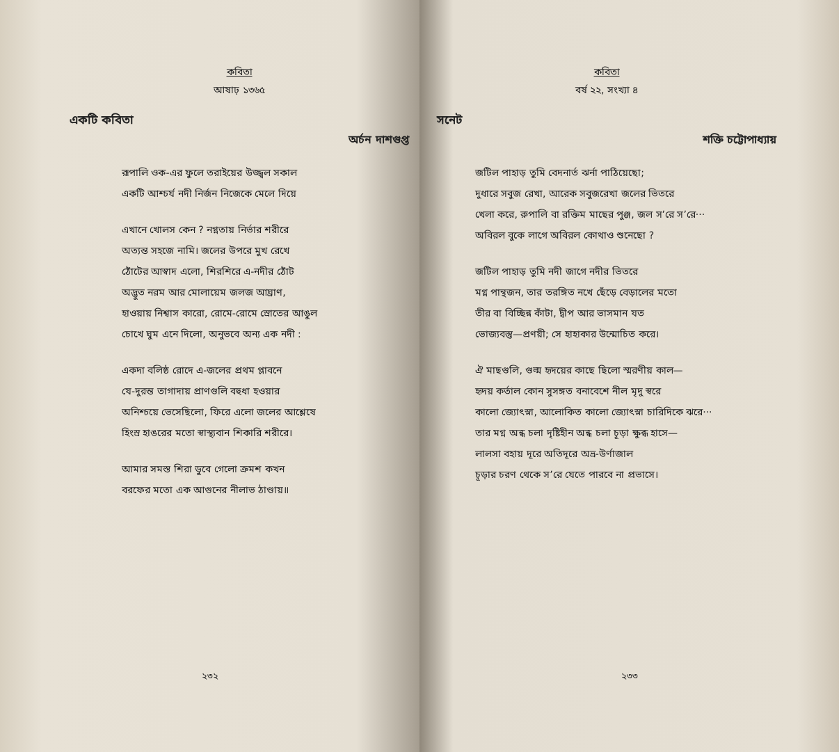কবিতা
আষাঢ় ১৩৬৫
একটি কবিতা
অর্চন দাশগুপ্ত
রূপালি ওক-এর ফুলে তরাইয়ের উজ্জ্বল সকাল
একটি আশ্চর্য নদী নির্জন নিজেকে মেলে দিয়ে
এখানে খোলস কেন ? নগ্নতায় নির্ভার শরীরে
অত্যন্ত সহজে নামি। জলের উপরে মুখ রেখে
ঠোঁটের আস্বাদ এলো, শিরশিরে এ-নদীর ঠোঁট
অদ্ভুত নরম আর মোলায়েম জলজ আঘ্রাণ,
হাওয়ায় নিশ্বাস কারো, রোমে-রোমে স্রোতের আঙুল
চোখে ঘুম এনে দিলো, অনুভবে অন্য এক নদী :
একদা বলিষ্ঠ রোদে এ-জলের প্রথম প্লাবনে
যে-দুরন্ত তাগাদায় প্রাণগুলি বহুধা হওয়ার
অনিশ্চয়ে ভেসেছিলো, ফিরে এলো জলের আশ্লেষে
হিংস্র হাঙরের মতো স্বাস্থ্যবান শিকারি শরীরে।
আমার সমস্ত শিরা ডুবে গেলো ক্রমশ কখন
বরফের মতো এক আগুনের নীলাভ ঠাণ্ডায়॥
২৩২
কবিতা
বর্ষ ২২, সংখ্যা ৪
সনেট
শক্তি চট্টোপাধ্যায়
জটিল পাহাড় তুমি বেদনার্ত ঝর্না পাঠিয়েছো;
দুধারে সবুজ রেখা, আরেক সবুজরেখা জলের ভিতরে
খেলা করে, রুপালি বা রক্তিম মাছের পুঞ্জ, জল স’রে স’রে···
অবিরল বুকে লাগে অবিরল কোথাও শুনেছো ?
জটিল পাহাড় তুমি নদী জাগে নদীর ভিতরে
মগ্ন পান্থজন, তার তরঙ্গিত নখে ছেঁড়ে বেড়ালের মতো
তীর বা বিচ্ছিন্ন কাঁটা, দ্বীপ আর ভাসমান যত
ভোজ্যবস্তু—প্রণয়ী; সে হাহাকার উন্মোচিত করে।
ঐ মাছগুলি, গুল্ম হৃদয়ের কাছে ছিলো স্মরণীয় কাল—
হৃদয় কর্তাল কোন সুসঙ্গত বনাবেশে নীল মৃদু স্বরে
কালো জ্যোৎস্না, আলোকিত কালো জ্যোৎস্না চারিদিকে ঝরে···
তার মগ্ন অন্ধ চলা দৃষ্টিহীন অন্ধ চলা চূড়া ক্ষুব্ধ হাসে—
লালসা বহায় দূরে অতিদূরে অভ্র-উর্ণাজাল
চূড়ার চরণ থেকে স’রে যেতে পারবে না প্রভাসে।
২৩৩